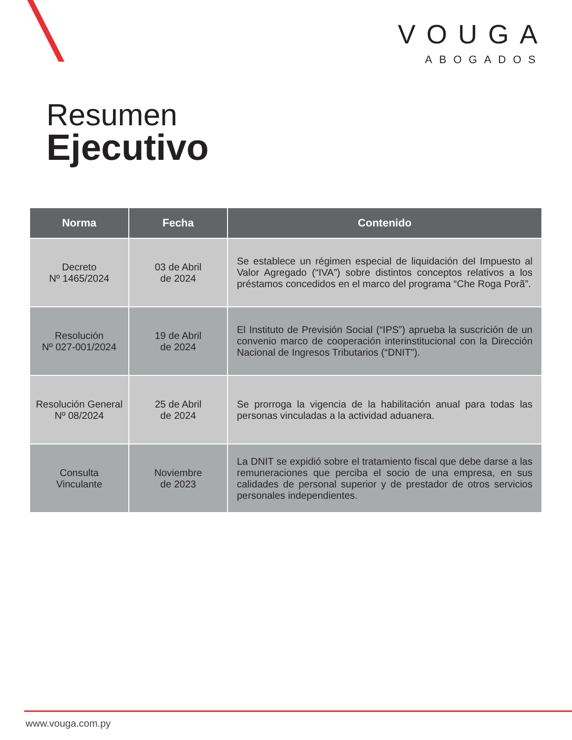VOUGA
ABOGADOS
Resumen
Ejecutivo
| Norma | Fecha | Contenido |
| --- | --- | --- |
| Decreto Nº 1465/2024 | 03 de Abril de 2024 | Se establece un régimen especial de liquidación del Impuesto al Valor Agregado (“IVA”) sobre distintos conceptos relativos a los préstamos concedidos en el marco del programa “Che Roga Porã”. |
| Resolución Nº 027-001/2024 | 19 de Abril de 2024 | El Instituto de Previsión Social (“IPS”) aprueba la suscrición de un convenio marco de cooperación interinstitucional con la Dirección Nacional de Ingresos Tributarios (“DNIT”). |
| Resolución General Nº 08/2024 | 25 de Abril de 2024 | Se prorroga la vigencia de la habilitación anual para todas las personas vinculadas a la actividad aduanera. |
| Consulta Vinculante | Noviembre de 2023 | La DNIT se expidió sobre el tratamiento fiscal que debe darse a las remuneraciones que perciba el socio de una empresa, en sus calidades de personal superior y de prestador de otros servicios personales independientes. |
www.vouga.com.py